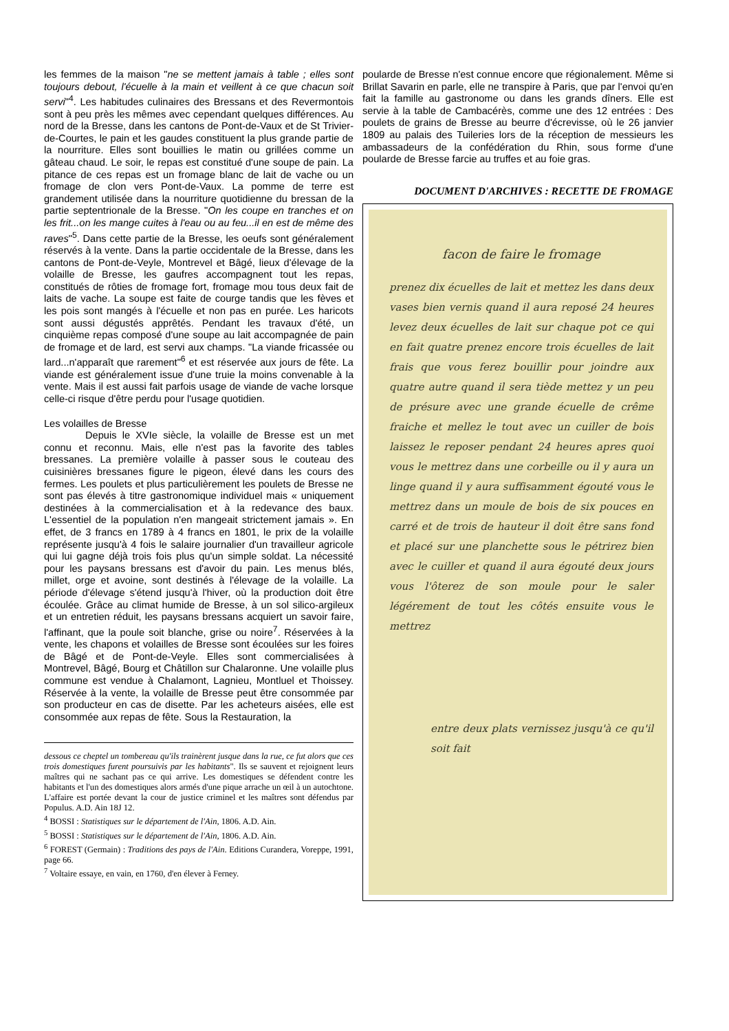les femmes de la maison "ne se mettent jamais à table ; elles sont toujours debout, l'écuelle à la main et veillent à ce que chacun soit servi"<sup>4</sup>. Les habitudes culinaires des Bressans et des Revermontois sont à peu près les mêmes avec cependant quelques différences. Au nord de la Bresse, dans les cantons de Pont-de-Vaux et de St Trivier-de-Courtes, le pain et les gaudes constituent la plus grande partie de la nourriture. Elles sont bouillies le matin ou grillées comme un gâteau chaud. Le soir, le repas est constitué d'une soupe de pain. La pitance de ces repas est un fromage blanc de lait de vache ou un fromage de clon vers Pont-de-Vaux. La pomme de terre est grandement utilisée dans la nourriture quotidienne du bressan de la partie septentrionale de la Bresse. "On les coupe en tranches et on les frit...on les mange cuites à l'eau ou au feu...il en est de même des raves"<sup>5</sup>. Dans cette partie de la Bresse, les oeufs sont généralement réservés à la vente. Dans la partie occidentale de la Bresse, dans les cantons de Pont-de-Veyle, Montrevel et Bâgé, lieux d'élevage de la volaille de Bresse, les gaufres accompagnent tout les repas, constitués de rôties de fromage fort, fromage mou tous deux fait de laits de vache. La soupe est faite de courge tandis que les fèves et les pois sont mangés à l'écuelle et non pas en purée. Les haricots sont aussi dégustés apprêtés. Pendant les travaux d'été, un cinquième repas composé d'une soupe au lait accompagnée de pain de fromage et de lard, est servi aux champs. "La viande fricassée ou lard...n'apparaît que rarement"<sup>6</sup> et est réservée aux jours de fête. La viande est généralement issue d'une truie la moins convenable à la vente. Mais il est aussi fait parfois usage de viande de vache lorsque celle-ci risque d'être perdu pour l'usage quotidien.
Les volailles de Bresse
Depuis le XVIe siècle, la volaille de Bresse est un met connu et reconnu. Mais, elle n'est pas la favorite des tables bressanes. La première volaille à passer sous le couteau des cuisinières bressanes figure le pigeon, élevé dans les cours des fermes. Les poulets et plus particulièrement les poulets de Bresse ne sont pas élevés à titre gastronomique individuel mais « uniquement destinées à la commercialisation et à la redevance des baux. L'essentiel de la population n'en mangeait strictement jamais ». En effet, de 3 francs en 1789 à 4 francs en 1801, le prix de la volaille représente jusqu'à 4 fois le salaire journalier d'un travailleur agricole qui lui gagne déjà trois fois plus qu'un simple soldat. La nécessité pour les paysans bressans est d'avoir du pain. Les menus blés, millet, orge et avoine, sont destinés à l'élevage de la volaille. La période d'élevage s'étend jusqu'à l'hiver, où la production doit être écoulée. Grâce au climat humide de Bresse, à un sol silico-argileux et un entretien réduit, les paysans bressans acquiert un savoir faire, l'affinant, que la poule soit blanche, grise ou noire<sup>7</sup>. Réservées à la vente, les chapons et volailles de Bresse sont écoulées sur les foires de Bâgé et de Pont-de-Veyle. Elles sont commercialisées à Montrevel, Bâgé, Bourg et Châtillon sur Chalaronne. Une volaille plus commune est vendue à Chalamont, Lagnieu, Montluel et Thoissey. Réservée à la vente, la volaille de Bresse peut être consommée par son producteur en cas de disette. Par les acheteurs aisées, elle est consommée aux repas de fête. Sous la Restauration, la
dessous ce cheptel un tombereau qu'ils trainèrent jusque dans la rue, ce fut alors que ces trois domestiques furent poursuivis par les habitants". Ils se sauvent et rejoignent leurs maîtres qui ne sachant pas ce qui arrive. Les domestiques se défendent contre les habitants et l'un des domestiques alors armés d'une pique arrache un œil à un autochtone. L'affaire est portée devant la cour de justice criminel et les maîtres sont défendus par Populus. A.D. Ain 18J 12.
<sup>4</sup> BOSSI : Statistiques sur le département de l'Ain, 1806. A.D. Ain.
<sup>5</sup> BOSSI : Statistiques sur le département de l'Ain, 1806. A.D. Ain.
<sup>6</sup> FOREST (Germain) : Traditions des pays de l'Ain. Editions Curandera, Voreppe, 1991, page 66.
<sup>7</sup> Voltaire essaye, en vain, en 1760, d'en élever à Ferney.
poularde de Bresse n'est connue encore que régionalement. Même si Brillat Savarin en parle, elle ne transpire à Paris, que par l'envoi qu'en fait la famille au gastronome ou dans les grands dîners. Elle est servie à la table de Cambacérès, comme une des 12 entrées : Des poulets de grains de Bresse au beurre d'écrevisse, où le 26 janvier 1809 au palais des Tuileries lors de la réception de messieurs les ambassadeurs de la confédération du Rhin, sous forme d'une poularde de Bresse farcie au truffes et au foie gras.
DOCUMENT D'ARCHIVES : RECETTE DE FROMAGE
facon de faire le fromage
prenez dix écuelles de lait et mettez les dans deux vases bien vernis quand il aura reposé 24 heures levez deux écuelles de lait sur chaque pot ce qui en fait quatre prenez encore trois écuelles de lait frais que vous ferez bouillir pour joindre aux quatre autre quand il sera tiède mettez y un peu de présure avec une grande écuelle de crême fraiche et mellez le tout avec un cuiller de bois laissez le reposer pendant 24 heures apres quoi vous le mettrez dans une corbeille ou il y aura un linge quand il y aura suffisamment égouté vous le mettrez dans un moule de bois de six pouces en carré et de trois de hauteur il doit être sans fond et placé sur une planchette sous le pétrirez bien avec le cuiller et quand il aura égouté deux jours vous l'ôterez de son moule pour le saler légérement de tout les côtés ensuite vous le mettrez
entre deux plats vernissez jusqu'à ce qu'il soit fait